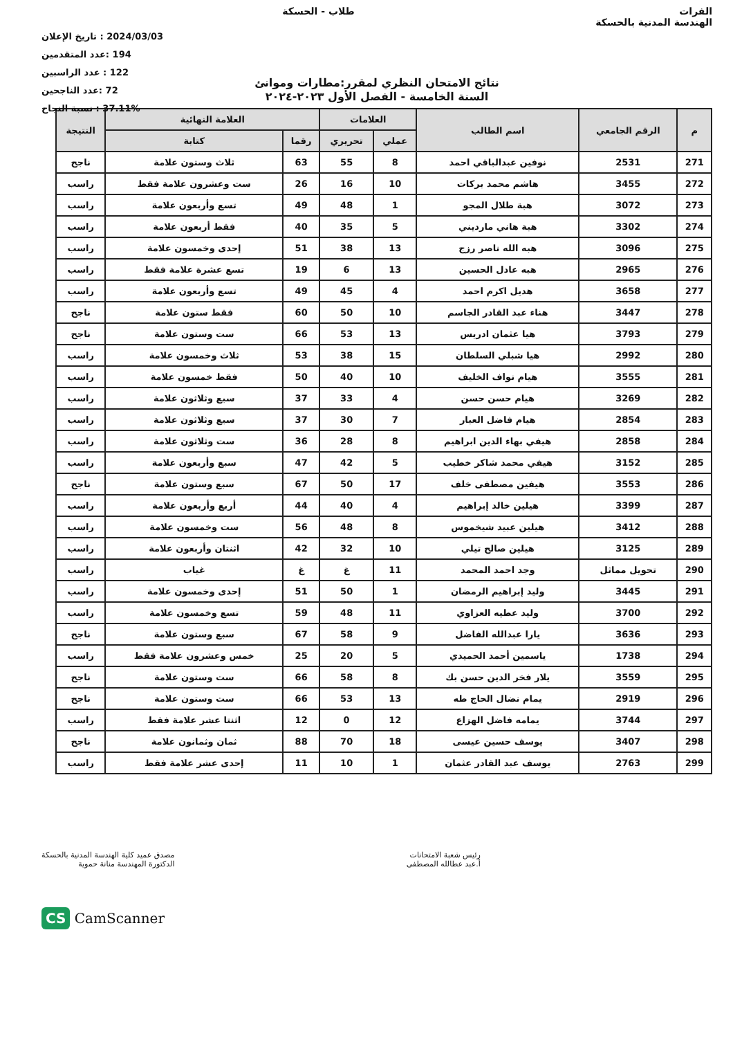الفرات
الهندسة المدنية بالحسكة
طلاب - الحسكة
2024/03/03 : تاريخ الإعلان
194 :عدد المتقدمين
122 : عدد الراسبين
72 :عدد الناجحين
37.11% : نسبة النجاح
نتائج الامتحان النظري لمقرر:مطارات وموانئ
السنة الخامسة - الفصل الأول ٢٠٢٣-٢٠٢٤
| م | الرقم الجامعي | اسم الطالب | العلامات | | العلامة النهائية | | النتيجة |
| --- | --- | --- | --- | --- | --- | --- | --- |
| | | | عملي | تحريري | رقما | كتابة | |
| 271 | 2531 | نوفين عبدالباقي احمد | 8 | 55 | 63 | ثلاث وستون علامة | ناجح |
| 272 | 3455 | هاشم محمد بركات | 10 | 16 | 26 | ست وعشرون علامة فقط | راسب |
| 273 | 3072 | هبة طلال المجو | 1 | 48 | 49 | تسع وأربعون علامة | راسب |
| 274 | 3302 | هبة هاني مارديني | 5 | 35 | 40 | فقط أربعون علامة | راسب |
| 275 | 3096 | هبه الله ناصر رزج | 13 | 38 | 51 | إحدى وخمسون علامة | راسب |
| 276 | 2965 | هبه عادل الحسين | 13 | 6 | 19 | تسع عشرة علامة فقط | راسب |
| 277 | 3658 | هديل اكرم احمد | 4 | 45 | 49 | تسع وأربعون علامة | راسب |
| 278 | 3447 | هناء عبد القادر الجاسم | 10 | 50 | 60 | فقط ستون علامة | ناجح |
| 279 | 3793 | هيا عثمان ادريس | 13 | 53 | 66 | ست وستون علامة | ناجح |
| 280 | 2992 | هيا شبلي السلطان | 15 | 38 | 53 | ثلاث وخمسون علامة | راسب |
| 281 | 3555 | هيام نواف الخليف | 10 | 40 | 50 | فقط خمسون علامة | راسب |
| 282 | 3269 | هيام حسن حسن | 4 | 33 | 37 | سبع وثلاثون علامة | راسب |
| 283 | 2854 | هيام فاضل العبار | 7 | 30 | 37 | سبع وثلاثون علامة | راسب |
| 284 | 2858 | هيفي بهاء الدين ابراهيم | 8 | 28 | 36 | ست وثلاثون علامة | راسب |
| 285 | 3152 | هيفي محمد شاكر خطيب | 5 | 42 | 47 | سبع وأربعون علامة | راسب |
| 286 | 3553 | هيفين مصطفى خلف | 17 | 50 | 67 | سبع وستون علامة | ناجح |
| 287 | 3399 | هيلين خالد إبراهيم | 4 | 40 | 44 | أربع وأربعون علامة | راسب |
| 288 | 3412 | هيلين عبيد شيخموس | 8 | 48 | 56 | ست وخمسون علامة | راسب |
| 289 | 3125 | هيلين صالح تيلي | 10 | 32 | 42 | اثنتان وأربعون علامة | راسب |
| 290 | تحويل مماثل | وجد احمد المحمد | 11 | غ | غ | غياب | راسب |
| 291 | 3445 | وليد إبراهيم الرمضان | 1 | 50 | 51 | إحدى وخمسون علامة | راسب |
| 292 | 3700 | وليد عطيه العزاوي | 11 | 48 | 59 | تسع وخمسون علامة | راسب |
| 293 | 3636 | يارا عبدالله الفاضل | 9 | 58 | 67 | سبع وستون علامة | ناجح |
| 294 | 1738 | ياسمين أحمد الحميدي | 5 | 20 | 25 | خمس وعشرون علامة فقط | راسب |
| 295 | 3559 | يلار فخر الدين حسن بك | 8 | 58 | 66 | ست وستون علامة | ناجح |
| 296 | 2919 | يمام نضال الحاج طه | 13 | 53 | 66 | ست وستون علامة | ناجح |
| 297 | 3744 | يمامه فاضل الهزاع | 12 | 0 | 12 | اثنتا عشر علامة فقط | راسب |
| 298 | 3407 | يوسف حسين عيسى | 18 | 70 | 88 | ثمان وثمانون علامة | ناجح |
| 299 | 2763 | يوسف عبد القادر عثمان | 1 | 10 | 11 | إحدى عشر علامة فقط | راسب |
رئيس شعبة الامتحانات
أ.عبد عطالله المصطفى
مصدق عميد كلية الهندسة المدنية بالحسكة
الدكتورة المهندسة منانة حموية
CS CamScanner